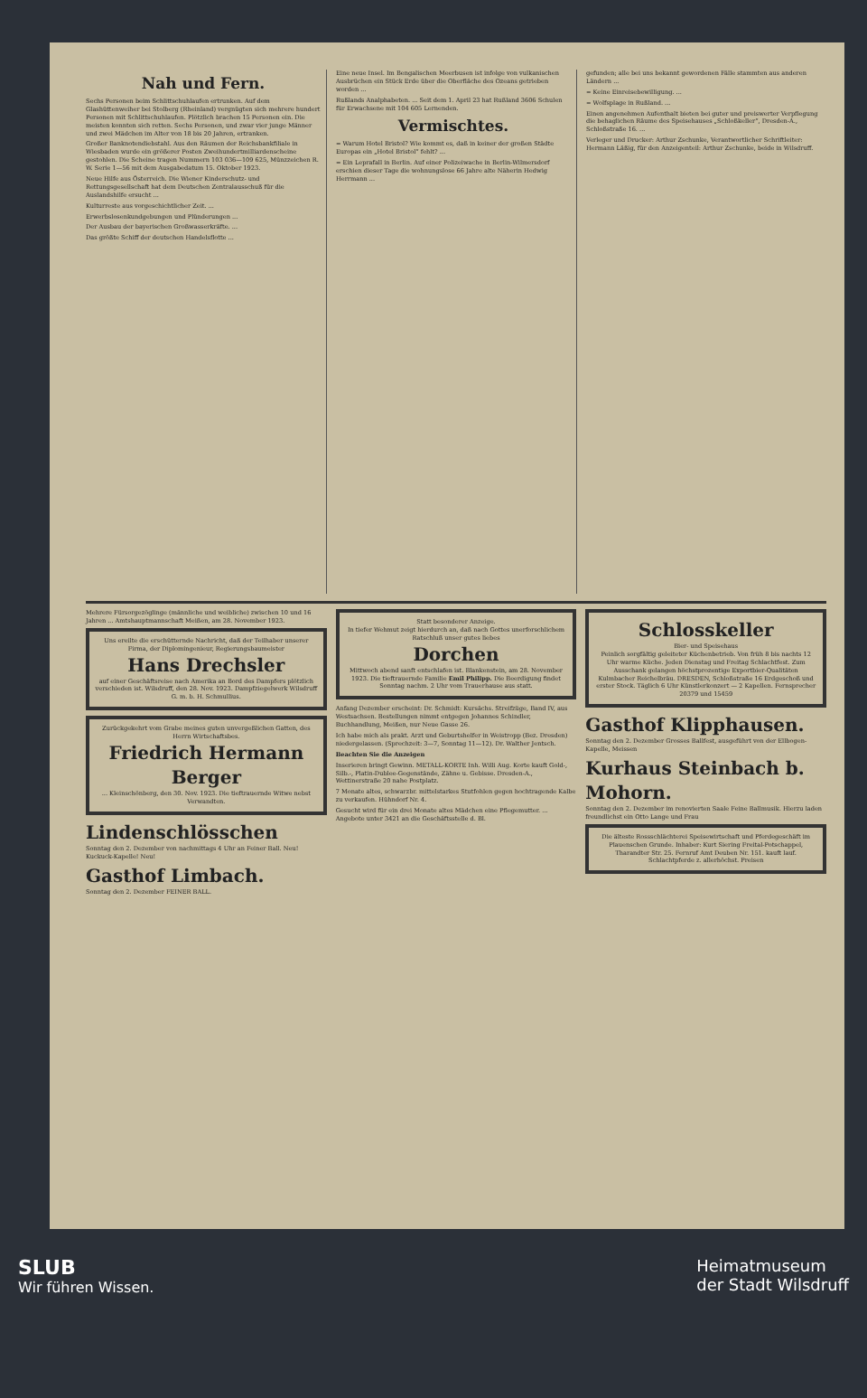Nah und Fern.
Sechs Personen beim Schlittschuhlaufen ertrunken. Auf dem Glashüttenweiher bei Stolberg (Rheinland) vergnügten sich mehrere hundert Personen mit Schlittschuhlaufen. Plötzlich brachen 15 Personen ein. Die meisten konnten sich retten. Sechs Personen, und zwar vier junge Männer und zwei Mädchen im Alter von 18 bis 20 Jahren, ertranken.
Großer Banknotendiebstahl. Aus den Räumen der Reichsbankfiliale in Wiesbaden wurde ein größerer Posten Zweihundertmilliardenscheine gestohlen. Die Scheine tragen Nummern 103 036—109 625, Münzzeichen R. W. Serie 1—56 mit dem Ausgabedatum 15. Oktober 1923.
Neue Hilfe aus Österreich. Die Wiener Kinderschutz- und Rettungsgesellschaft hat dem Deutschen Zentralausschuß für die Auslandshilfe ersucht ...
Kulturreste aus vorgeschichtlicher Zeit. ...
Erwerbslosenkundgebungen und Plünderungen ...
Der Ausbau der bayerischen Großwasserkräfte. ...
Das größte Schiff der deutschen Handelsflotte ...
Eine neue Insel. Im Bengalischen Meerbusen ist infolge von vulkanischen Ausbrüchen ein Stück Erde über die Oberfläche des Ozeans getrieben worden ...
Rußlands Analphabeten. ... Seit dem 1. April 23 hat Rußland 3606 Schulen für Erwachsene mit 104 605 Lernenden.
Vermischtes.
= Warum Hotel Bristol? Wie kommt es, daß in keiner der großen Städte Europas ein „Hotel Bristol“ fehlt? ...
= Ein Leprafall in Berlin. Auf einer Polizeiwache in Berlin-Wilmersdorf erschien dieser Tage die wohnungslose 66 Jahre alte Näherin Hedwig Herrmann ...
gefunden; alle bei uns bekannt gewordenen Fälle stammten aus anderen Ländern ...
= Keine Einreisebewilligung. ...
= Wolfsplage in Rußland. ...
Einen angenehmen Aufenthalt bieten bei guter und preiswerter Verpflegung die behaglichen Räume des Speisehauses „Schloßkeller“, Dresden-A., Schloßstraße 16. ...
Verleger und Drucker: Arthur Zschunke, Verantwortlicher Schriftleiter: Hermann Läßig, für den Anzeigenteil: Arthur Zschunke, beide in Wilsdruff.
Mehrere Fürsorgezöglinge (männliche und weibliche) zwischen 10 und 16 Jahren ... Amtshauptmannschaft Meißen, am 28. November 1923.
Uns ereilte die erschütternde Nachricht, daß der Teilhaber unserer Firma, der Diplomingenieur, Regierungsbaumeister
Hans Drechsler
auf einer Geschäftsreise nach Amerika an Bord des Dampfers plötzlich verschieden ist. Wilsdruff, den 28. Nov. 1923. Dampfziegelwerk Wilsdruff G. m. b. H. Schmullius.
Zurückgekehrt vom Grabe meines guten unvergeßlichen Gatten, des Herrn Wirtschaftsbes.
Friedrich Hermann Berger
... Kleinschönberg, den 30. Nov. 1923. Die tieftrauernde Witwe nebst Verwandten.
Lindenschlösschen
Sonntag den 2. Dezember von nachmittags 4 Uhr an Feiner Ball. Neu! Kuckuck-Kapelle! Neu!
Gasthof Limbach.
Sonntag den 2. Dezember FEINER BALL.
Statt besonderer Anzeige.
In tiefer Wehmut zeigt hierdurch an, daß nach Gottes unerforschlichem Ratschluß unser gutes liebes
Dorchen
Mittwoch abend sanft entschlafen ist. Blankenstein, am 28. November 1923. Die tieftrauernde Familie Emil Philipp. Die Beerdigung findet Sonntag nachm. 2 Uhr vom Trauerhause aus statt.
Anfang Dezember erscheint: Dr. Schmidt: Kursächs. Streifzüge, Band IV, aus Westsachsen. Bestellungen nimmt entgegen Johannes Schindler, Buchhandlung, Meißen, nur Neue Gasse 26.
Ich habe mich als prakt. Arzt und Geburtshelfer in Weistropp (Bez. Dresden) niedergelassen. (Sprechzeit: 3—7, Sonntag 11—12). Dr. Walther Jentsch.
Beachten Sie die Anzeigen
Inserieren bringt Gewinn. METALL-KORTE Inh. Willi Aug. Korte kauft Gold-, Silb.-, Platin-Dublee-Gegenstände, Zähne u. Gebisse. Dresden-A., Wettinerstraße 20 nahe Postplatz.
7 Monate altes, schwarzbr. mittelstarkes Stutfohlen gegen hochtragende Kalbe zu verkaufen. Hühndorf Nr. 4.
Gesucht wird für ein drei Monate altes Mädchen eine Pflegemutter. ... Angebote unter 3421 an die Geschäftsstelle d. Bl.
Schlosskeller
Bier- und Speisehaus
Peinlich sorgfältig geleiteter Küchenbetrieb. Von früh 8 bis nachts 12 Uhr warme Küche. Jeden Dienstag und Freitag Schlachtfest. Zum Ausschank gelangen höchstprozentige Exportbier-Qualitäten Kulmbacher Reichelbräu. DRESDEN, Schloßstraße 16 Erdgeschoß und erster Stock. Täglich 6 Uhr Künstlerkonzert — 2 Kapellen. Fernsprecher 20379 und 15459
Gasthof Klipphausen.
Sonntag den 2. Dezember Grosses Ballfest, ausgeführt von der Ellbogen-Kapelle, Meissen
Kurhaus Steinbach b. Mohorn.
Sonntag den 2. Dezember im renovierten Saale Feine Ballmusik. Hierzu laden freundlichst ein Otto Lange und Frau
Die älteste Rossschlächterei Speisewirtschaft und Pferdegeschäft im Plauenschen Grunde. Inhaber: Kurt Siering Freital-Potschappel, Tharandter Str. 25. Fernruf Amt Deuben Nr. 151. kauft lauf. Schlachtpferde z. allerhöchst. Preisen
SLUB
Wir führen Wissen.
Heimatmuseum
der Stadt Wilsdruff